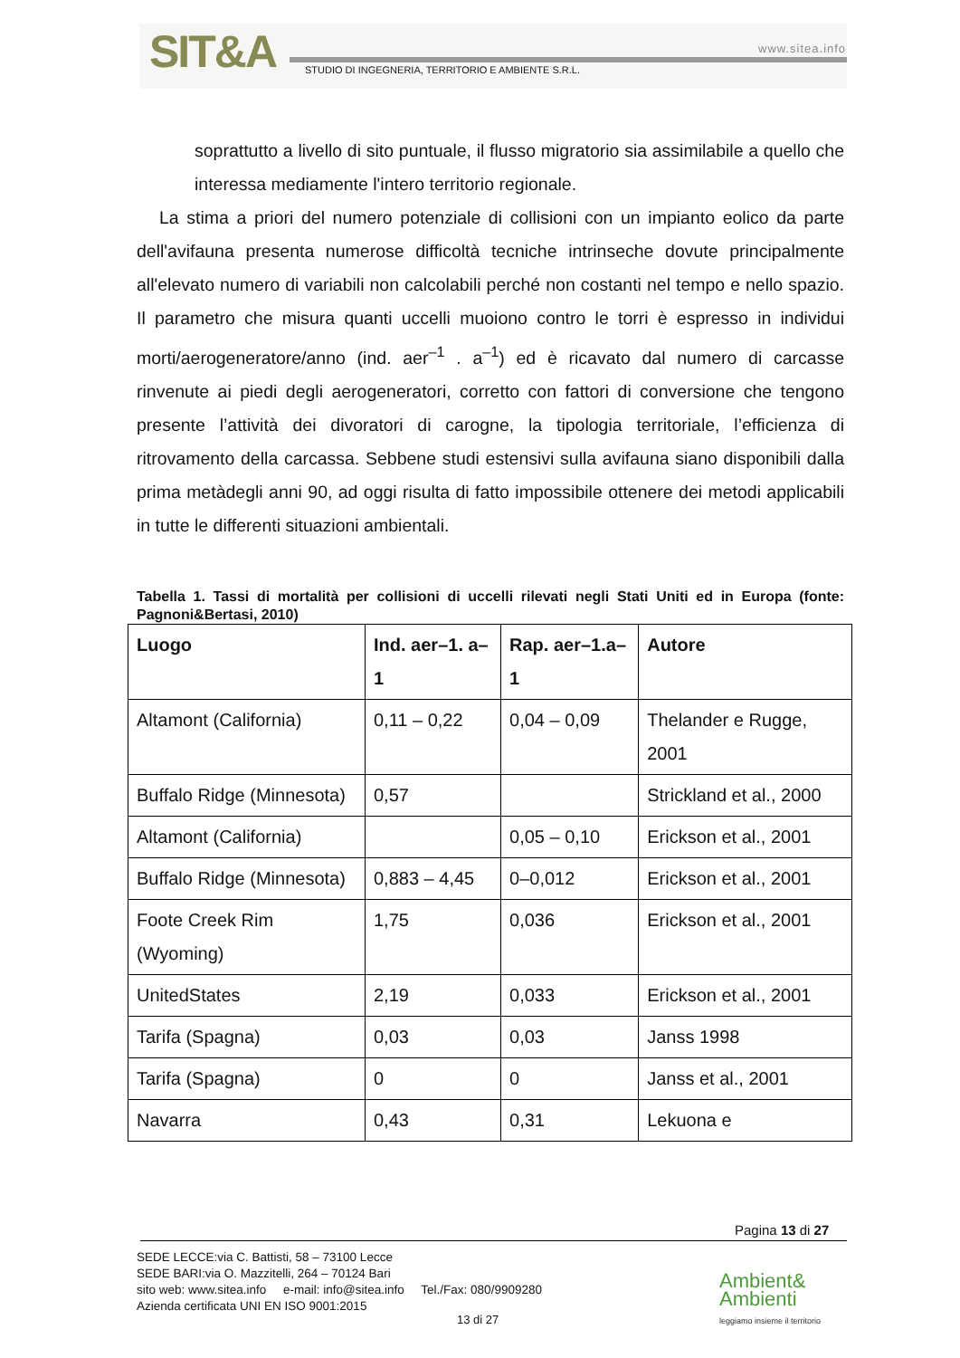SIT&A www.sitea.info
STUDIO DI INGEGNERIA, TERRITORIO E AMBIENTE S.R.L.
soprattutto a livello di sito puntuale, il flusso migratorio sia assimilabile a quello che interessa mediamente l'intero territorio regionale.
La stima a priori del numero potenziale di collisioni con un impianto eolico da parte dell'avifauna presenta numerose difficoltà tecniche intrinseche dovute principalmente all'elevato numero di variabili non calcolabili perché non costanti nel tempo e nello spazio. Il parametro che misura quanti uccelli muoiono contro le torri è espresso in individui morti/aerogeneratore/anno (ind. aer<sup>–1</sup> . a<sup>–1</sup>) ed è ricavato dal numero di carcasse rinvenute ai piedi degli aerogeneratori, corretto con fattori di conversione che tengono presente l’attività dei divoratori di carogne, la tipologia territoriale, l’efficienza di ritrovamento della carcassa. Sebbene studi estensivi sulla avifauna siano disponibili dalla prima metàdegli anni 90, ad oggi risulta di fatto impossibile ottenere dei metodi applicabili in tutte le differenti situazioni ambientali.
Tabella 1. Tassi di mortalità per collisioni di uccelli rilevati negli Stati Uniti ed in Europa (fonte: Pagnoni&Bertasi, 2010)
| Luogo | Ind. aer–1. a–1 | Rap. aer–1.a–1 | Autore |
| --- | --- | --- | --- |
| Altamont (California) | 0,11 – 0,22 | 0,04 – 0,09 | Thelander e Rugge, 2001 |
| Buffalo Ridge (Minnesota) | 0,57 | | Strickland et al., 2000 |
| Altamont (California) | | 0,05 – 0,10 | Erickson et al., 2001 |
| Buffalo Ridge (Minnesota) | 0,883 – 4,45 | 0–0,012 | Erickson et al., 2001 |
| Foote Creek Rim (Wyoming) | 1,75 | 0,036 | Erickson et al., 2001 |
| UnitedStates | 2,19 | 0,033 | Erickson et al., 2001 |
| Tarifa (Spagna) | 0,03 | 0,03 | Janss 1998 |
| Tarifa (Spagna) | 0 | 0 | Janss et al., 2001 |
| Navarra | 0,43 | 0,31 | Lekuona e |
Pagina 13 di 27
SEDE LECCE:via C. Battisti, 58 – 73100 Lecce
SEDE BARI:via O. Mazzitelli, 264 – 70124 Bari
sito web: www.sitea.info e-mail: info@sitea.info Tel./Fax: 080/9909280
Azienda certificata UNI EN ISO 9001:2015
13 di 27
Ambient&
Ambienti
leggiamo insieme il territorio